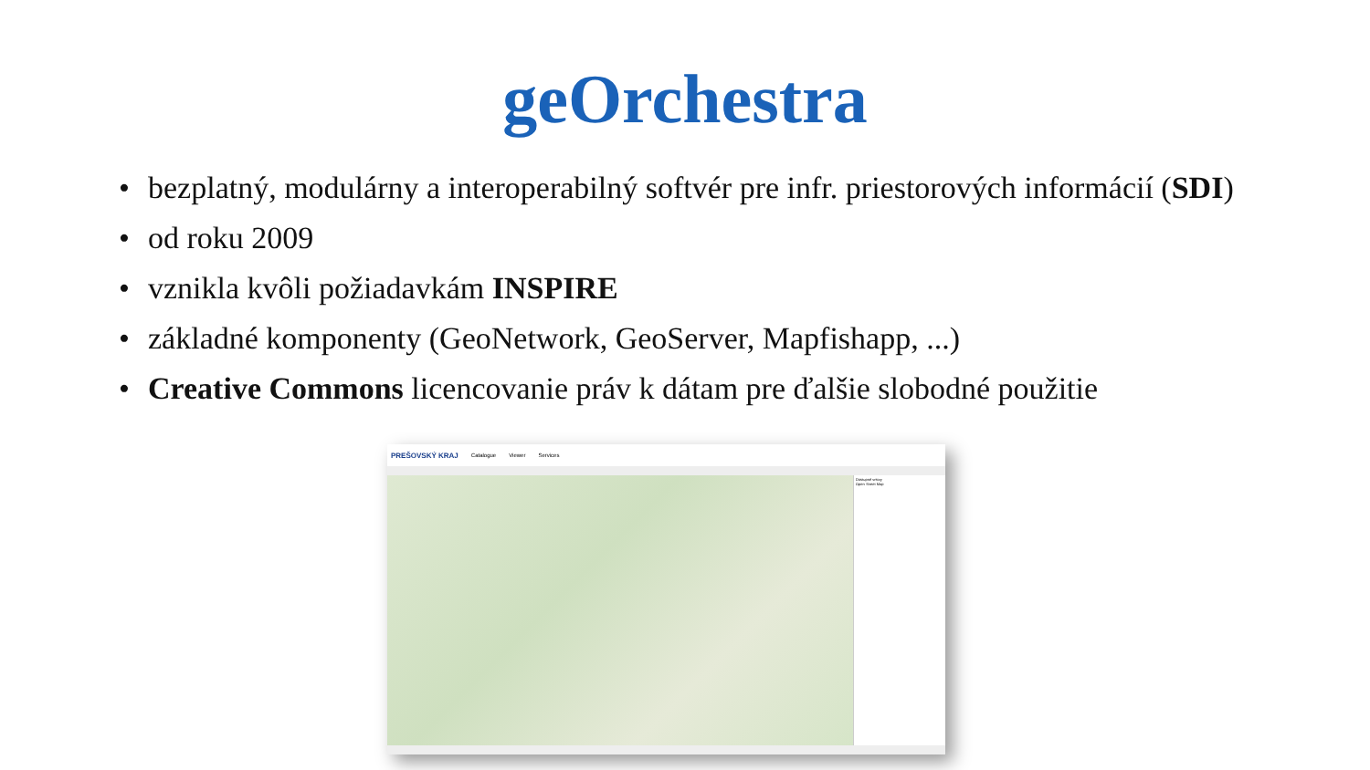geOrchestra
• bezplatný, modulárny a interoperabilný softvér pre infr. priestorových informácií (SDI)
• od roku 2009
• vznikla kvôli požiadavkám INSPIRE
• základné komponenty (GeoNetwork, GeoServer, Mapfishapp, ...)
• Creative Commons licencovanie práv k dátam pre ďalšie slobodné použitie
PREŠOVSKÝ KRAJ Catalogue Viewer Services
Dostupné vrstvy
Open Street Map